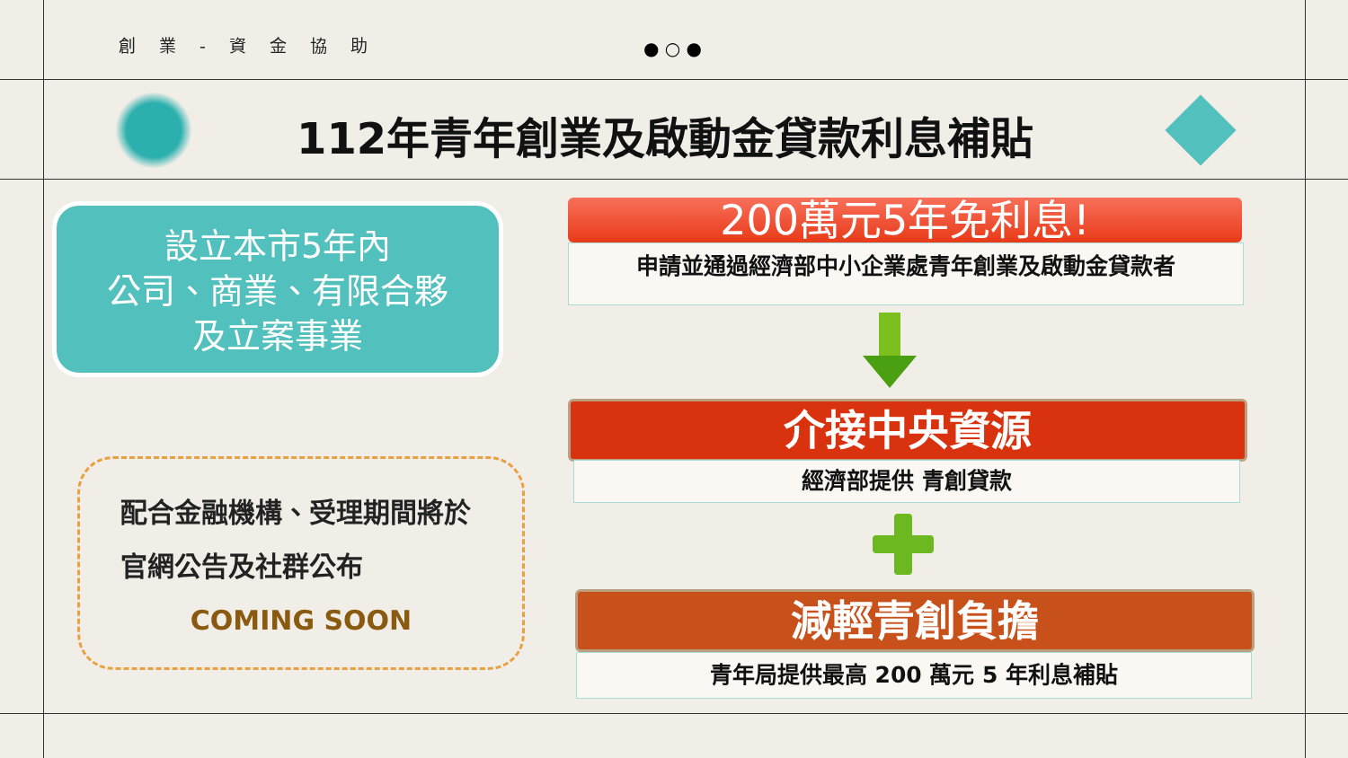創 業 - 資 金 協 助 ● ○ ●
112年青年創業及啟動金貸款利息補貼
設立本市5年內
公司、商業、有限合夥
及立案事業
配合金融機構、受理期間將於
官網公告及社群公布
COMING SOON
200萬元5年免利息!
申請並通過經濟部中小企業處青年創業及啟動金貸款者
介接中央資源
經濟部提供 青創貸款
減輕青創負擔
青年局提供最高 200 萬元 5 年利息補貼